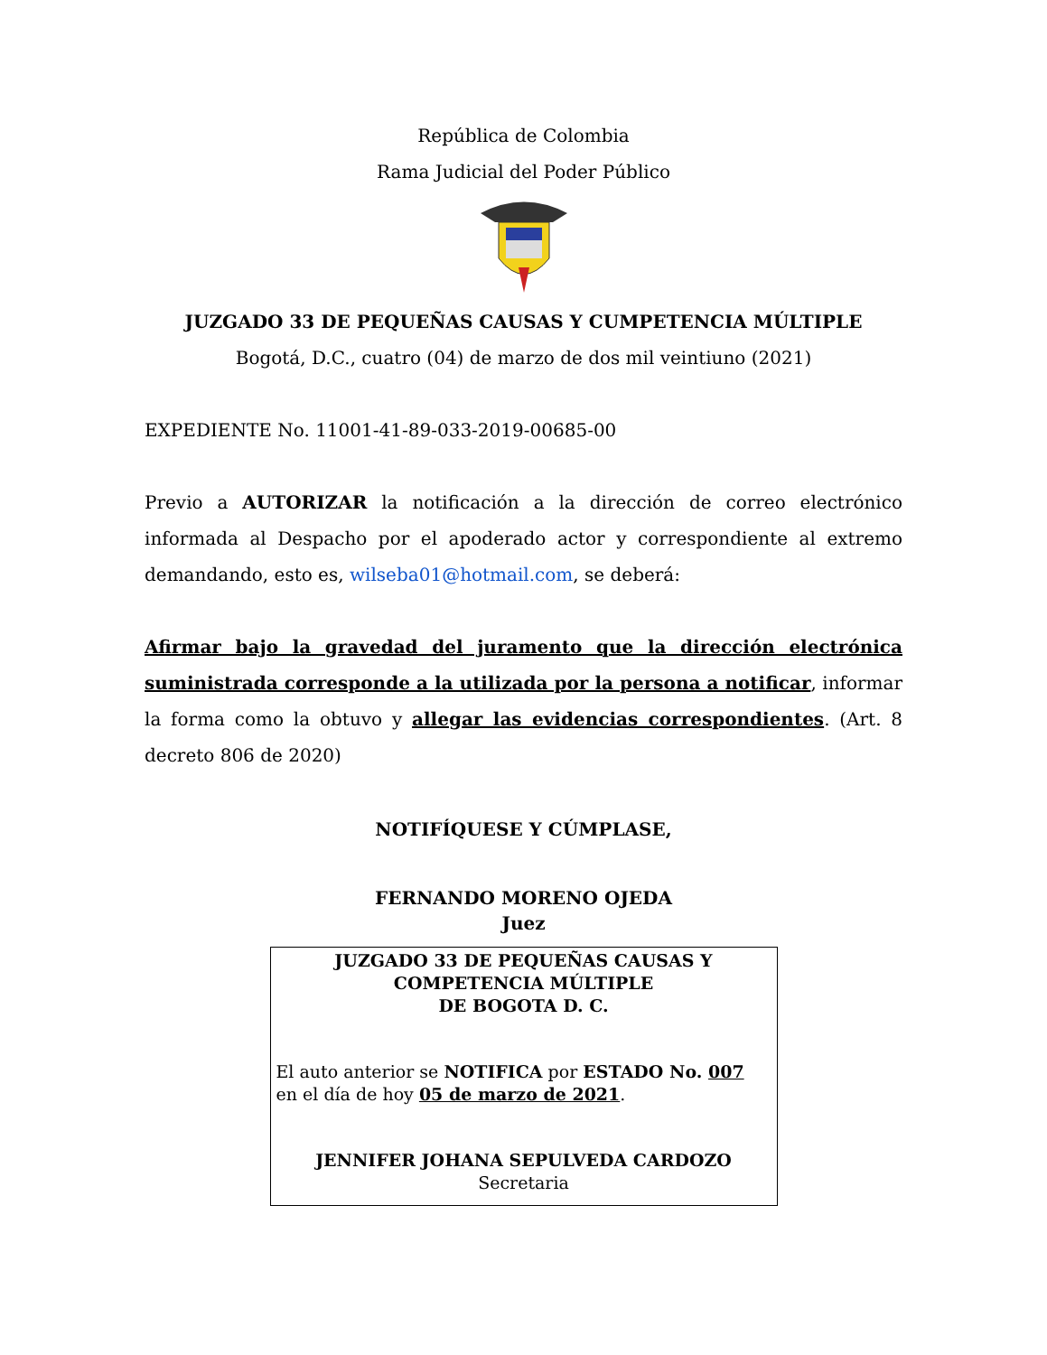República de Colombia
Rama Judicial del Poder Público
JUZGADO 33 DE PEQUEÑAS CAUSAS Y CUMPETENCIA MÚLTIPLE
Bogotá, D.C., cuatro (04) de marzo de dos mil veintiuno (2021)
EXPEDIENTE No. 11001-41-89-033-2019-00685-00
Previo a AUTORIZAR la notificación a la dirección de correo electrónico informada al Despacho por el apoderado actor y correspondiente al extremo demandando, esto es, wilseba01@hotmail.com, se deberá:
Afirmar bajo la gravedad del juramento que la dirección electrónica suministrada corresponde a la utilizada por la persona a notificar, informar la forma como la obtuvo y allegar las evidencias correspondientes. (Art. 8 decreto 806 de 2020)
NOTIFÍQUESE Y CÚMPLASE,
FERNANDO MORENO OJEDA
Juez
JUZGADO 33 DE PEQUEÑAS CAUSAS Y
COMPETENCIA MÚLTIPLE
DE BOGOTA D. C.
El auto anterior se NOTIFICA por ESTADO No. 007
en el día de hoy 05 de marzo de 2021.
JENNIFER JOHANA SEPULVEDA CARDOZO
Secretaria